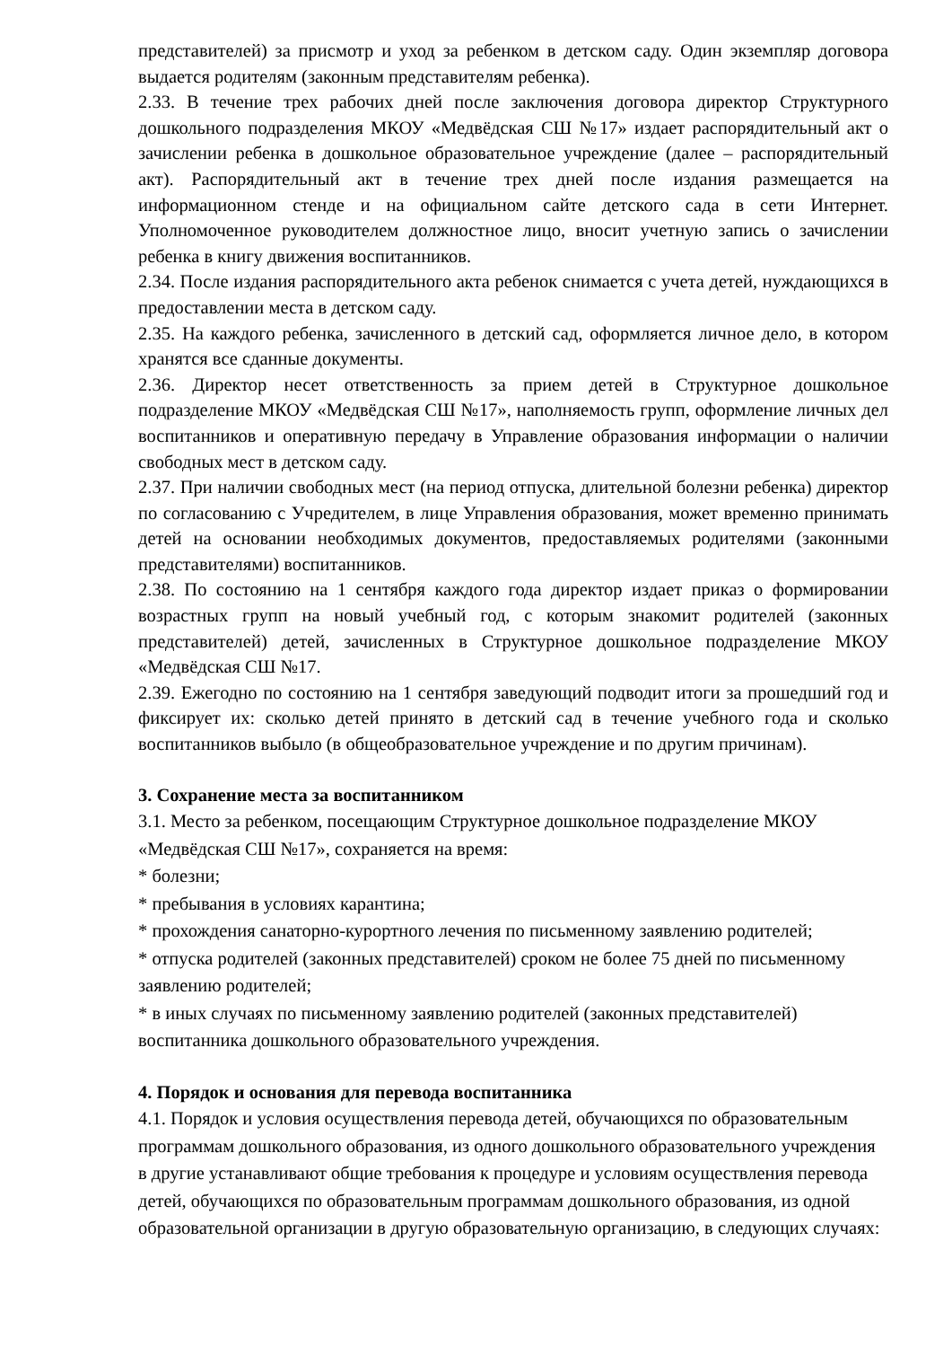представителей) за присмотр и уход за ребенком в детском саду. Один экземпляр договора выдается родителям (законным представителям ребенка).
2.33. В течение трех рабочих дней после заключения договора директор Структурного дошкольного подразделения МКОУ «Медвёдская СШ №17» издает распорядительный акт о зачислении ребенка в дошкольное образовательное учреждение (далее – распорядительный акт). Распорядительный акт в течение трех дней после издания размещается на информационном стенде и на официальном сайте детского сада в сети Интернет. Уполномоченное руководителем должностное лицо, вносит учетную запись о зачислении ребенка в книгу движения воспитанников.
2.34. После издания распорядительного акта ребенок снимается с учета детей, нуждающихся в предоставлении места в детском саду.
2.35. На каждого ребенка, зачисленного в детский сад, оформляется личное дело, в котором хранятся все сданные документы.
2.36. Директор несет ответственность за прием детей в Структурное дошкольное подразделение МКОУ «Медвёдская СШ №17», наполняемость групп, оформление личных дел воспитанников и оперативную передачу в Управление образования информации о наличии свободных мест в детском саду.
2.37. При наличии свободных мест (на период отпуска, длительной болезни ребенка) директор по согласованию с Учредителем, в лице Управления образования, может временно принимать детей на основании необходимых документов, предоставляемых родителями (законными представителями) воспитанников.
2.38. По состоянию на 1 сентября каждого года директор издает приказ о формировании возрастных групп на новый учебный год, с которым знакомит родителей (законных представителей) детей, зачисленных в Структурное дошкольное подразделение МКОУ «Медвёдская СШ №17.
2.39. Ежегодно по состоянию на 1 сентября заведующий подводит итоги за прошедший год и фиксирует их: сколько детей принято в детский сад в течение учебного года и сколько воспитанников выбыло (в общеобразовательное учреждение и по другим причинам).
3. Сохранение места за воспитанником
3.1. Место за ребенком, посещающим Структурное дошкольное подразделение МКОУ «Медвёдская СШ №17», сохраняется на время:
* болезни;
* пребывания в условиях карантина;
* прохождения санаторно-курортного лечения по письменному заявлению родителей;
* отпуска родителей (законных представителей) сроком не более 75 дней по письменному заявлению родителей;
* в иных случаях по письменному заявлению родителей (законных представителей) воспитанника дошкольного образовательного учреждения.
4. Порядок и основания для перевода воспитанника
4.1. Порядок и условия осуществления перевода детей, обучающихся по образовательным программам дошкольного образования, из одного дошкольного образовательного учреждения в другие устанавливают общие требования к процедуре и условиям осуществления перевода детей, обучающихся по образовательным программам дошкольного образования, из одной образовательной организации в другую образовательную организацию, в следующих случаях: